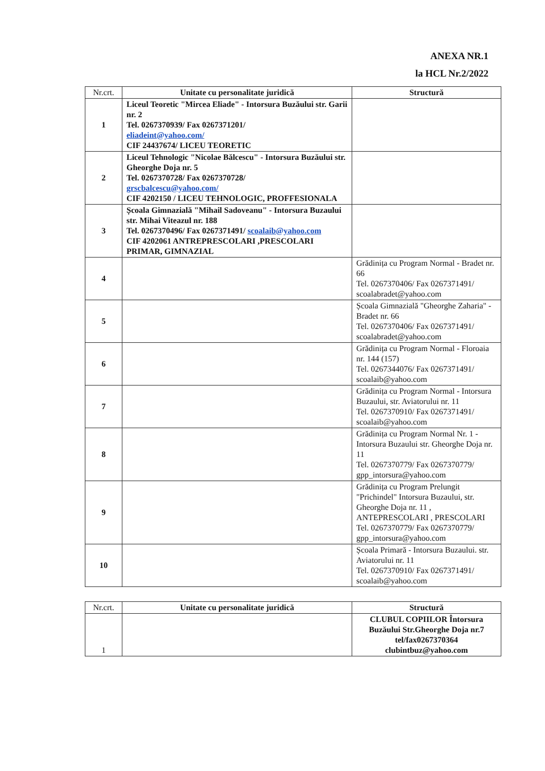ANEXA NR.1
la HCL Nr.2/2022
| Nr.crt. | Unitate cu personalitate juridică | Structură |
| --- | --- | --- |
| 1 | Liceul Teoretic "Mircea Eliade" - Intorsura Buzăului str. Garii nr. 2 Tel. 0267370939/ Fax 0267371201/ eliadeint@yahoo.com/ CIF 24437674/ LICEU TEORETIC | |
| 2 | Liceul Tehnologic "Nicolae Bălcescu" - Intorsura Buzăului str. Gheorghe Doja nr. 5 Tel. 0267370728/ Fax 0267370728/ grscbalcescu@yahoo.com/ CIF 4202150 / LICEU TEHNOLOGIC, PROFFESIONALA | |
| 3 | Școala Gimnazială "Mihail Sadoveanu" - Intorsura Buzaului str. Mihai Viteazul nr. 188 Tel. 0267370496/ Fax 0267371491/ scoalaib@yahoo.com CIF 4202061 ANTREPRESCOLARI ,PRESCOLARI PRIMAR, GIMNAZIAL | |
| 4 | | Grădinița cu Program Normal - Bradet nr. 66 Tel. 0267370406/ Fax 0267371491/ scoalabradet@yahoo.com |
| 5 | | Școala Gimnazială "Gheorghe Zaharia" - Bradet nr. 66 Tel. 0267370406/ Fax 0267371491/ scoalabradet@yahoo.com |
| 6 | | Grădinița cu Program Normal - Floroaia nr. 144 (157) Tel. 0267344076/ Fax 0267371491/ scoalaib@yahoo.com |
| 7 | | Grădinița cu Program Normal - Intorsura Buzaului, str. Aviatorului nr. 11 Tel. 0267370910/ Fax 0267371491/ scoalaib@yahoo.com |
| 8 | | Grădinița cu Program Normal Nr. 1 - Intorsura Buzaului str. Gheorghe Doja nr. 11 Tel. 0267370779/ Fax 0267370779/ gpp_intorsura@yahoo.com |
| 9 | | Grădinița cu Program Prelungit "Prichindel" Intorsura Buzaului, str. Gheorghe Doja nr. 11 , ANTEPRESCOLARI , PRESCOLARI Tel. 0267370779/ Fax 0267370779/ gpp_intorsura@yahoo.com |
| 10 | | Școala Primară - Intorsura Buzaului. str. Aviatorului nr. 11 Tel. 0267370910/ Fax 0267371491/ scoalaib@yahoo.com |
| Nr.crt. | Unitate cu personalitate juridică | Structură |
| --- | --- | --- |
| 1 | | CLUBUL COPIILOR Întorsura Buzăului Str.Gheorghe Doja nr.7 tel/fax0267370364 clubintbuz@yahoo.com |